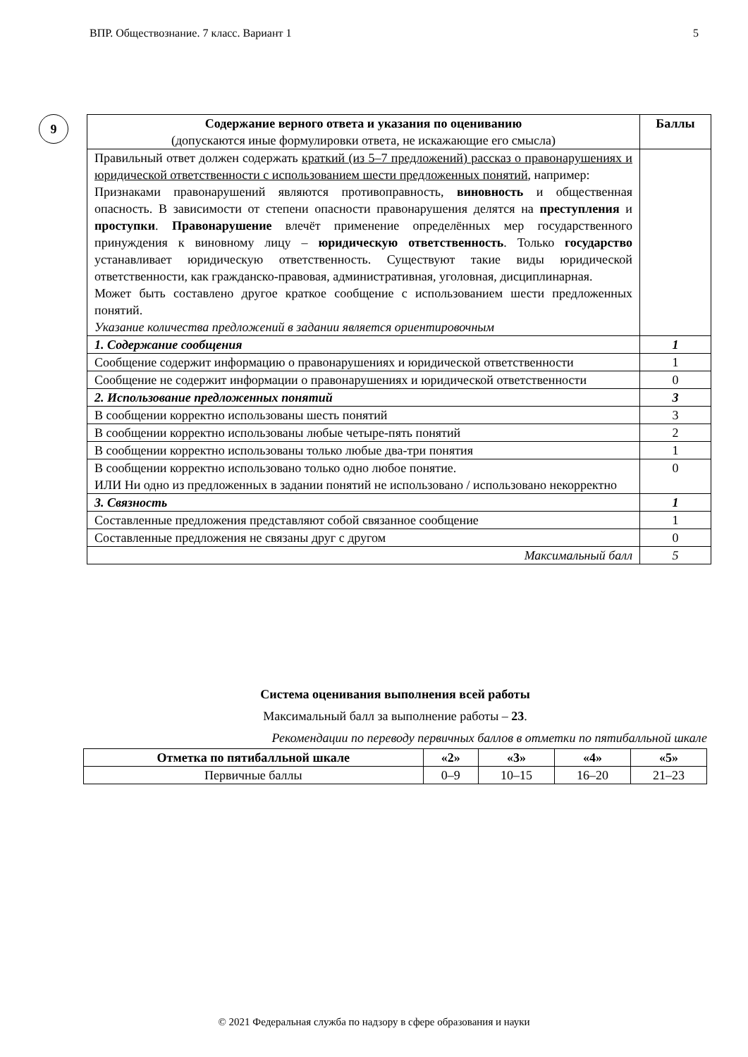ВПР. Обществознание. 7 класс. Вариант 1 5
9
| Содержание верного ответа и указания по оцениванию (допускаются иные формулировки ответа, не искажающие его смысла) | Баллы |
| Правильный ответ должен содержать краткий (из 5–7 предложений) рассказ о правонарушениях и юридической ответственности с использованием шести предложенных понятий , например: Признаками правонарушений являются противоправность, виновность и общественная опасность. В зависимости от степени опасности правонарушения делятся на преступления и проступки . Правонарушение влечёт применение определённых мер государственного принуждения к виновному лицу – юридическую ответственность . Только государство устанавливает юридическую ответственность. Существуют такие виды юридической ответственности, как гражданско-правовая, административная, уголовная, дисциплинарная. Может быть составлено другое краткое сообщение с использованием шести предложенных понятий. Указание количества предложений в задании является ориентировочным | |
| 1. Содержание сообщения | 1 |
| Сообщение содержит информацию о правонарушениях и юридической ответственности | 1 |
| Сообщение не содержит информации о правонарушениях и юридической ответственности | 0 |
| 2. Использование предложенных понятий | 3 |
| В сообщении корректно использованы шесть понятий | 3 |
| В сообщении корректно использованы любые четыре-пять понятий | 2 |
| В сообщении корректно использованы только любые два-три понятия | 1 |
| В сообщении корректно использовано только одно любое понятие. ИЛИ Ни одно из предложенных в задании понятий не использовано / использовано некорректно | 0 |
| 3. Связность | 1 |
| Составленные предложения представляют собой связанное сообщение | 1 |
| Составленные предложения не связаны друг с другом | 0 |
| Максимальный балл | 5 |
Система оценивания выполнения всей работы
Максимальный балл за выполнение работы – 23.
Рекомендации по переводу первичных баллов в отметки по пятибалльной шкале
| Отметка по пятибалльной шкале | «2» | «3» | «4» | «5» |
| --- | --- | --- | --- | --- |
| Первичные баллы | 0–9 | 10–15 | 16–20 | 21–23 |
© 2021 Федеральная служба по надзору в сфере образования и науки